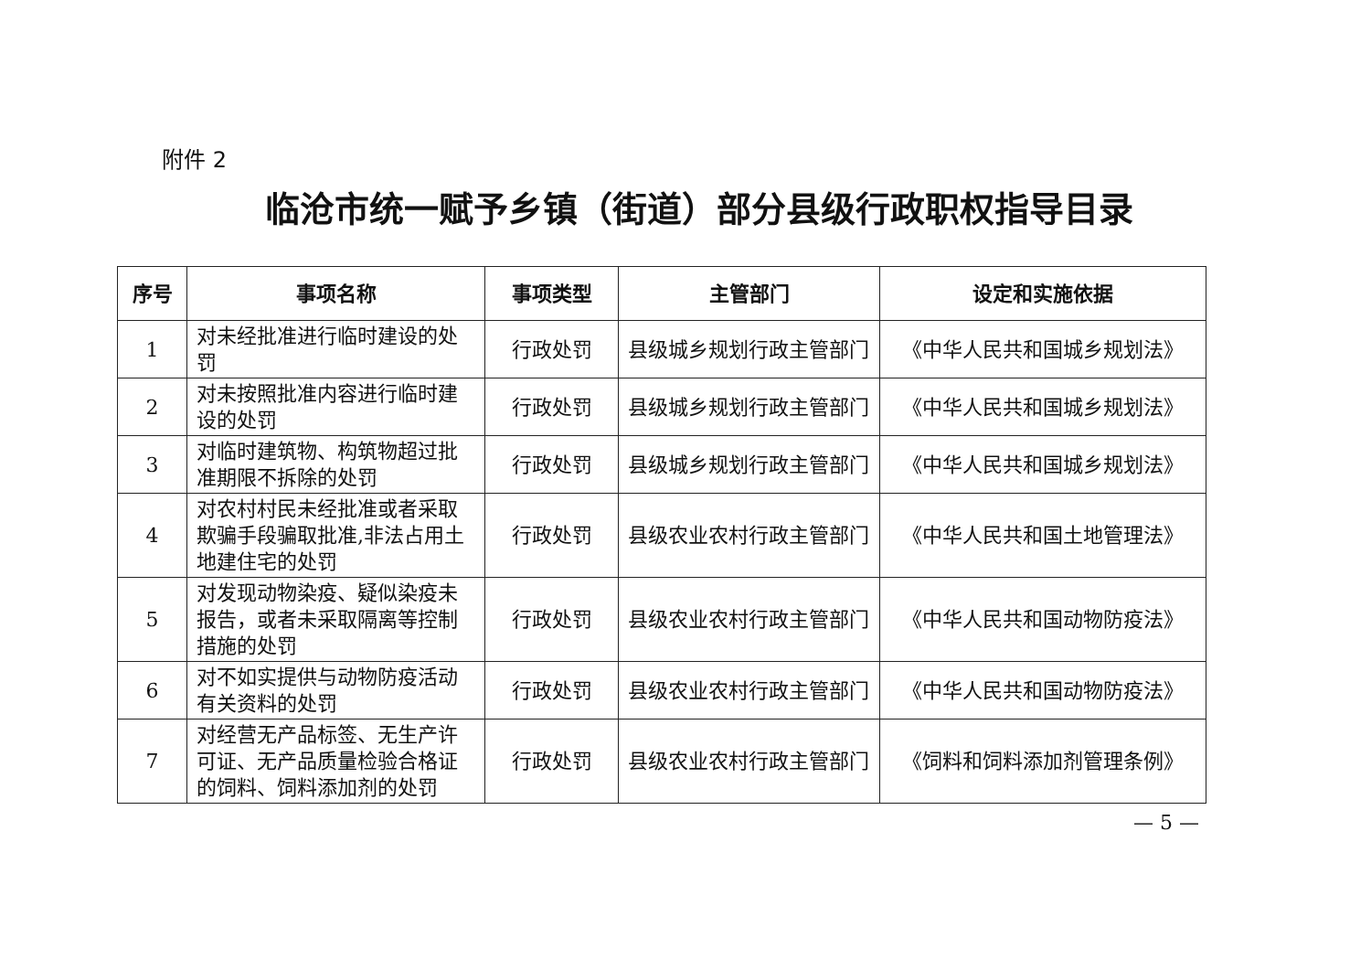附件 2
临沧市统一赋予乡镇（街道）部分县级行政职权指导目录
| 序号 | 事项名称 | 事项类型 | 主管部门 | 设定和实施依据 |
| --- | --- | --- | --- | --- |
| 1 | 对未经批准进行临时建设的处罚 | 行政处罚 | 县级城乡规划行政主管部门 | 《中华人民共和国城乡规划法》 |
| 2 | 对未按照批准内容进行临时建设的处罚 | 行政处罚 | 县级城乡规划行政主管部门 | 《中华人民共和国城乡规划法》 |
| 3 | 对临时建筑物、构筑物超过批准期限不拆除的处罚 | 行政处罚 | 县级城乡规划行政主管部门 | 《中华人民共和国城乡规划法》 |
| 4 | 对农村村民未经批准或者采取欺骗手段骗取批准,非法占用土地建住宅的处罚 | 行政处罚 | 县级农业农村行政主管部门 | 《中华人民共和国土地管理法》 |
| 5 | 对发现动物染疫、疑似染疫未报告，或者未采取隔离等控制措施的处罚 | 行政处罚 | 县级农业农村行政主管部门 | 《中华人民共和国动物防疫法》 |
| 6 | 对不如实提供与动物防疫活动有关资料的处罚 | 行政处罚 | 县级农业农村行政主管部门 | 《中华人民共和国动物防疫法》 |
| 7 | 对经营无产品标签、无生产许可证、无产品质量检验合格证的饲料、饲料添加剂的处罚 | 行政处罚 | 县级农业农村行政主管部门 | 《饲料和饲料添加剂管理条例》 |
— 5 —